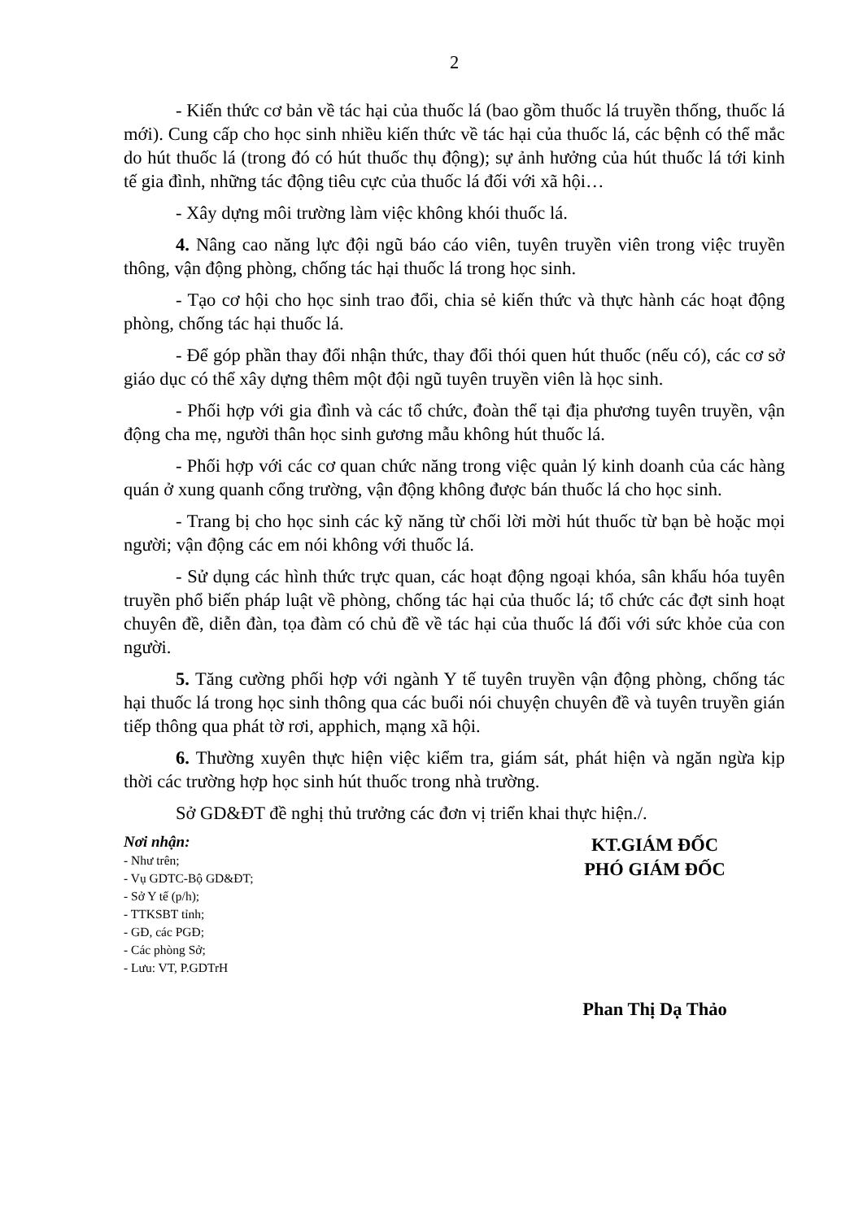2
- Kiến thức cơ bản về tác hại của thuốc lá (bao gồm thuốc lá truyền thống, thuốc lá mới). Cung cấp cho học sinh nhiều kiến thức về tác hại của thuốc lá, các bệnh có thể mắc do hút thuốc lá (trong đó có hút thuốc thụ động); sự ảnh hưởng của hút thuốc lá tới kinh tế gia đình, những tác động tiêu cực của thuốc lá đối với xã hội…
- Xây dựng môi trường làm việc không khói thuốc lá.
4. Nâng cao năng lực đội ngũ báo cáo viên, tuyên truyền viên trong việc truyền thông, vận động phòng, chống tác hại thuốc lá trong học sinh.
- Tạo cơ hội cho học sinh trao đổi, chia sẻ kiến thức và thực hành các hoạt động phòng, chống tác hại thuốc lá.
- Để góp phần thay đổi nhận thức, thay đổi thói quen hút thuốc (nếu có), các cơ sở giáo dục có thể xây dựng thêm một đội ngũ tuyên truyền viên là học sinh.
- Phối hợp với gia đình và các tổ chức, đoàn thể tại địa phương tuyên truyền, vận động cha mẹ, người thân học sinh gương mẫu không hút thuốc lá.
- Phối hợp với các cơ quan chức năng trong việc quản lý kinh doanh của các hàng quán ở xung quanh cổng trường, vận động không được bán thuốc lá cho học sinh.
- Trang bị cho học sinh các kỹ năng từ chối lời mời hút thuốc từ bạn bè hoặc mọi người; vận động các em nói không với thuốc lá.
- Sử dụng các hình thức trực quan, các hoạt động ngoại khóa, sân khấu hóa tuyên truyền phổ biến pháp luật về phòng, chống tác hại của thuốc lá; tổ chức các đợt sinh hoạt chuyên đề, diễn đàn, tọa đàm có chủ đề về tác hại của thuốc lá đối với sức khỏe của con người.
5. Tăng cường phối hợp với ngành Y tế tuyên truyền vận động phòng, chống tác hại thuốc lá trong học sinh thông qua các buổi nói chuyện chuyên đề và tuyên truyền gián tiếp thông qua phát tờ rơi, apphich, mạng xã hội.
6. Thường xuyên thực hiện việc kiểm tra, giám sát, phát hiện và ngăn ngừa kịp thời các trường hợp học sinh hút thuốc trong nhà trường.
Sở GD&ĐT đề nghị thủ trưởng các đơn vị triển khai thực hiện./.
Nơi nhận:
- Như trên;
- Vụ GDTC-Bộ GD&ĐT;
- Sở Y tế (p/h);
- TTKSBT tỉnh;
- GĐ, các PGĐ;
- Các phòng Sở;
- Lưu: VT, P.GDTrH
KT.GIÁM ĐỐC
PHÓ GIÁM ĐỐC
Phan Thị Dạ Thảo